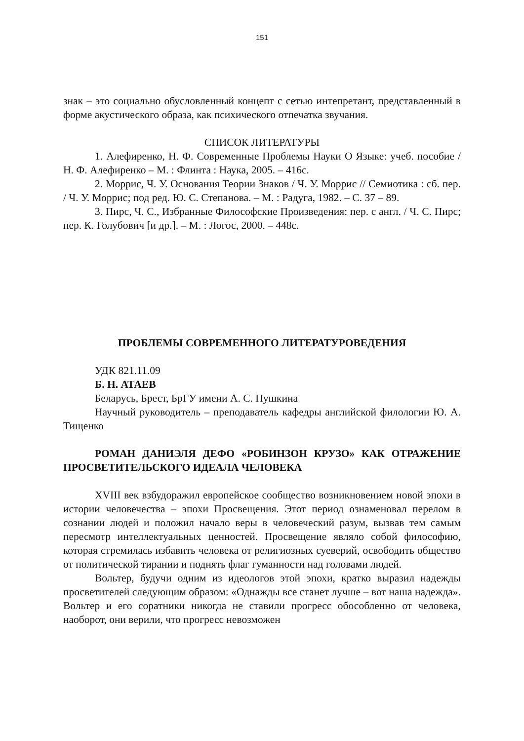151
знак – это социально обусловленный концепт с сетью интепретант, представленный в форме акустического образа, как психического отпечатка звучания.
СПИСОК ЛИТЕРАТУРЫ
1. Алефиренко, Н. Ф. Современные Проблемы Науки О Языке: учеб. пособие / Н. Ф. Алефиренко – М. : Флинта : Наука, 2005. – 416с.
2. Моррис, Ч. У. Основания Теории Знаков / Ч. У. Моррис // Семиотика : сб. пер. / Ч. У. Моррис; под ред. Ю. С. Степанова. – М. : Радуга, 1982. – С. 37 – 89.
3. Пирс, Ч. С., Избранные Философские Произведения: пер. с англ. / Ч. С. Пирс; пер. К. Голубович [и др.]. – М. : Логос, 2000. – 448с.
ПРОБЛЕМЫ СОВРЕМЕННОГО ЛИТЕРАТУРОВЕДЕНИЯ
УДК 821.11.09
Б. Н. АТАЕВ
Беларусь, Брест, БрГУ имени А. С. Пушкина
Научный руководитель – преподаватель кафедры английской филологии Ю. А. Тищенко
РОМАН ДАНИЭЛЯ ДЕФО «РОБИНЗОН КРУЗО» КАК ОТРАЖЕНИЕ ПРОСВЕТИТЕЛЬСКОГО ИДЕАЛА ЧЕЛОВЕКА
XVIII век взбудоражил европейское сообщество возникновением новой эпохи в истории человечества – эпохи Просвещения. Этот период ознаменовал перелом в сознании людей и положил начало веры в человеческий разум, вызвав тем самым пересмотр интеллектуальных ценностей. Просвещение являло собой философию, которая стремилась избавить человека от религиозных суеверий, освободить общество от политической тирании и поднять флаг гуманности над головами людей.
Вольтер, будучи одним из идеологов этой эпохи, кратко выразил надежды просветителей следующим образом: «Однажды все станет лучше – вот наша надежда». Вольтер и его соратники никогда не ставили прогресс обособленно от человека, наоборот, они верили, что прогресс невозможен